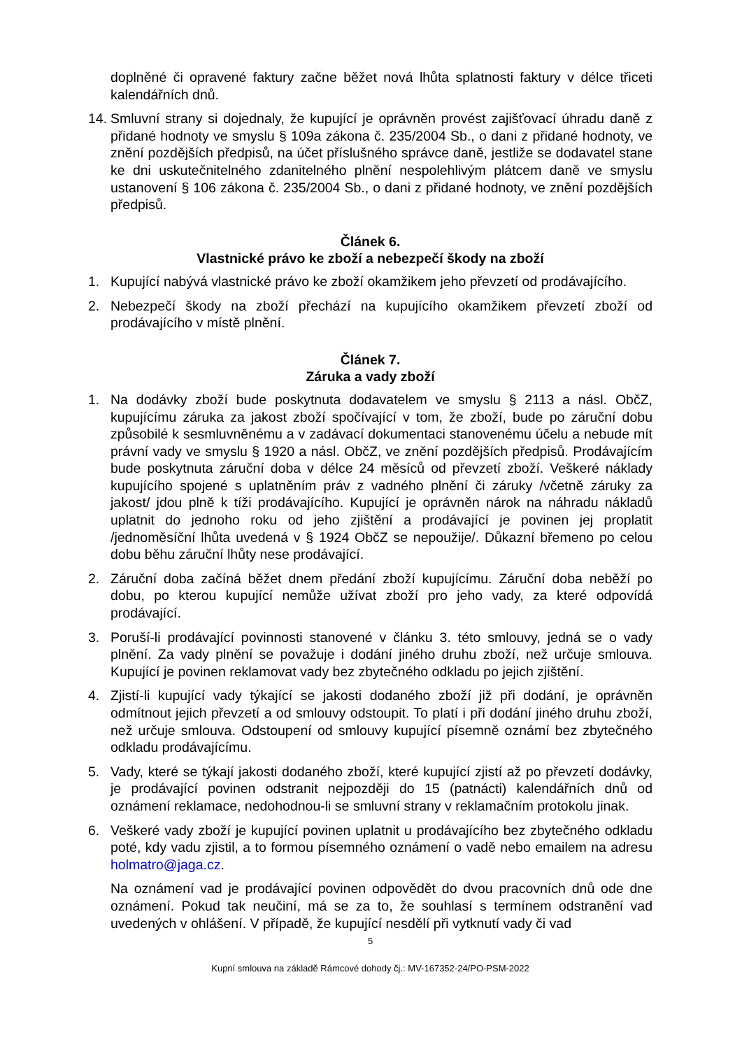doplněné či opravené faktury začne běžet nová lhůta splatnosti faktury v délce třiceti kalendářních dnů.
14. Smluvní strany si dojednaly, že kupující je oprávněn provést zajišťovací úhradu daně z přidané hodnoty ve smyslu § 109a zákona č. 235/2004 Sb., o dani z přidané hodnoty, ve znění pozdějších předpisů, na účet příslušného správce daně, jestliže se dodavatel stane ke dni uskutečnitelného zdanitelného plnění nespolehlivým plátcem daně ve smyslu ustanovení § 106 zákona č. 235/2004 Sb., o dani z přidané hodnoty, ve znění pozdějších předpisů.
Článek 6.
Vlastnické právo ke zboží a nebezpečí škody na zboží
1. Kupující nabývá vlastnické právo ke zboží okamžikem jeho převzetí od prodávajícího.
2. Nebezpečí škody na zboží přechází na kupujícího okamžikem převzetí zboží od prodávajícího v místě plnění.
Článek 7.
Záruka a vady zboží
1. Na dodávky zboží bude poskytnuta dodavatelem ve smyslu § 2113 a násl. ObčZ, kupujícímu záruka za jakost zboží spočívající v tom, že zboží, bude po záruční dobu způsobilé k sesmluvněnému a v zadávací dokumentaci stanovenému účelu a nebude mít právní vady ve smyslu § 1920 a násl. ObčZ, ve znění pozdějších předpisů. Prodávajícím bude poskytnuta záruční doba v délce 24 měsíců od převzetí zboží. Veškeré náklady kupujícího spojené s uplatněním práv z vadného plnění či záruky /včetně záruky za jakost/ jdou plně k tíži prodávajícího. Kupující je oprávněn nárok na náhradu nákladů uplatnit do jednoho roku od jeho zjištění a prodávající je povinen jej proplatit /jednoměsíční lhůta uvedená v § 1924 ObčZ se nepoužije/. Důkazní břemeno po celou dobu běhu záruční lhůty nese prodávající.
2. Záruční doba začíná běžet dnem předání zboží kupujícímu. Záruční doba neběží po dobu, po kterou kupující nemůže užívat zboží pro jeho vady, za které odpovídá prodávající.
3. Poruší-li prodávající povinnosti stanovené v článku 3. této smlouvy, jedná se o vady plnění. Za vady plnění se považuje i dodání jiného druhu zboží, než určuje smlouva. Kupující je povinen reklamovat vady bez zbytečného odkladu po jejich zjištění.
4. Zjistí-li kupující vady týkající se jakosti dodaného zboží již při dodání, je oprávněn odmítnout jejich převzetí a od smlouvy odstoupit. To platí i při dodání jiného druhu zboží, než určuje smlouva. Odstoupení od smlouvy kupující písemně oznámí bez zbytečného odkladu prodávajícímu.
5. Vady, které se týkají jakosti dodaného zboží, které kupující zjistí až po převzetí dodávky, je prodávající povinen odstranit nejpozději do 15 (patnácti) kalendářních dnů od oznámení reklamace, nedohodnou-li se smluvní strany v reklamačním protokolu jinak.
6. Veškeré vady zboží je kupující povinen uplatnit u prodávajícího bez zbytečného odkladu poté, kdy vadu zjistil, a to formou písemného oznámení o vadě nebo emailem na adresu holmatro@jaga.cz.
Na oznámení vad je prodávající povinen odpovědět do dvou pracovních dnů ode dne oznámení. Pokud tak neučiní, má se za to, že souhlasí s termínem odstranění vad uvedených v ohlášení. V případě, že kupující nesdělí při vytknutí vady či vad
5
Kupní smlouva na základě Rámcové dohody čj.: MV-167352-24/PO-PSM-2022